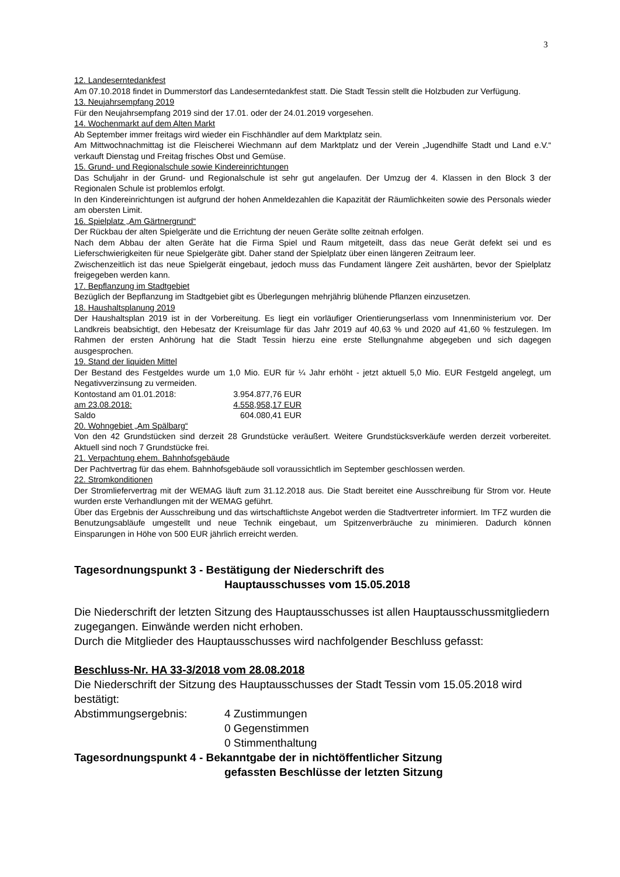3
12. Landeserntedankfest
Am 07.10.2018 findet in Dummerstorf das Landeserntedankfest statt. Die Stadt Tessin stellt die Holzbuden zur Verfügung.
13. Neujahrsempfang 2019
Für den Neujahrsempfang 2019 sind der 17.01. oder der 24.01.2019 vorgesehen.
14. Wochenmarkt auf dem Alten Markt
Ab September immer freitags wird wieder ein Fischhändler auf dem Marktplatz sein.
Am Mittwochnachmittag ist die Fleischerei Wiechmann auf dem Marktplatz und der Verein „Jugendhilfe Stadt und Land e.V.“ verkauft Dienstag und Freitag frisches Obst und Gemüse.
15. Grund- und Regionalschule sowie Kindereinrichtungen
Das Schuljahr in der Grund- und Regionalschule ist sehr gut angelaufen. Der Umzug der 4. Klassen in den Block 3 der Regionalen Schule ist problemlos erfolgt.
In den Kindereinrichtungen ist aufgrund der hohen Anmeldezahlen die Kapazität der Räumlichkeiten sowie des Personals wieder am obersten Limit.
16. Spielplatz „Am Gärtnergrund“
Der Rückbau der alten Spielgeräte und die Errichtung der neuen Geräte sollte zeitnah erfolgen.
Nach dem Abbau der alten Geräte hat die Firma Spiel und Raum mitgeteilt, dass das neue Gerät defekt sei und es Lieferschwierigkeiten für neue Spielgeräte gibt. Daher stand der Spielplatz über einen längeren Zeitraum leer.
Zwischenzeitlich ist das neue Spielgerät eingebaut, jedoch muss das Fundament längere Zeit aushärten, bevor der Spielplatz freigegeben werden kann.
17. Bepflanzung im Stadtgebiet
Bezüglich der Bepflanzung im Stadtgebiet gibt es Überlegungen mehrjährig blühende Pflanzen einzusetzen.
18. Haushaltsplanung 2019
Der Haushaltsplan 2019 ist in der Vorbereitung. Es liegt ein vorläufiger Orientierungserlass vom Innenministerium vor. Der Landkreis beabsichtigt, den Hebesatz der Kreisumlage für das Jahr 2019 auf 40,63 % und 2020 auf 41,60 % festzulegen. Im Rahmen der ersten Anhörung hat die Stadt Tessin hierzu eine erste Stellungnahme abgegeben und sich dagegen ausgesprochen.
19. Stand der liquiden Mittel
Der Bestand des Festgeldes wurde um 1,0 Mio. EUR für ¼ Jahr erhöht - jetzt aktuell 5,0 Mio. EUR Festgeld angelegt, um Negativverzinsung zu vermeiden.
| Kontostand am 01.01.2018: | 3.954.877,76 EUR |
| am 23.08.2018: | 4.558,958,17 EUR |
| Saldo | 604.080,41 EUR |
20. Wohngebiet „Am Spälbarg“
Von den 42 Grundstücken sind derzeit 28 Grundstücke veräußert. Weitere Grundstücksverkäufe werden derzeit vorbereitet. Aktuell sind noch 7 Grundstücke frei.
21. Verpachtung ehem. Bahnhofsgebäude
Der Pachtvertrag für das ehem. Bahnhofsgebäude soll voraussichtlich im September geschlossen werden.
22. Stromkonditionen
Der Stromliefervertrag mit der WEMAG läuft zum 31.12.2018 aus. Die Stadt bereitet eine Ausschreibung für Strom vor. Heute wurden erste Verhandlungen mit der WEMAG geführt.
Über das Ergebnis der Ausschreibung und das wirtschaftlichste Angebot werden die Stadtvertreter informiert. Im TFZ wurden die Benutzungsabläufe umgestellt und neue Technik eingebaut, um Spitzenverbräuche zu minimieren. Dadurch können Einsparungen in Höhe von 500 EUR jährlich erreicht werden.
Tagesordnungspunkt 3 - Bestätigung der Niederschrift des
Hauptausschusses vom 15.05.2018
Die Niederschrift der letzten Sitzung des Hauptausschusses ist allen Hauptausschussmitgliedern zugegangen. Einwände werden nicht erhoben.
Durch die Mitglieder des Hauptausschusses wird nachfolgender Beschluss gefasst:
Beschluss-Nr. HA 33-3/2018 vom 28.08.2018
Die Niederschrift der Sitzung des Hauptausschusses der Stadt Tessin vom 15.05.2018 wird bestätigt:
| Abstimmungsergebnis: | 4 Zustimmungen |
| | 0 Gegenstimmen |
| | 0 Stimmenthaltung |
Tagesordnungspunkt 4 - Bekanntgabe der in nichtöffentlicher Sitzung
gefassten Beschlüsse der letzten Sitzung